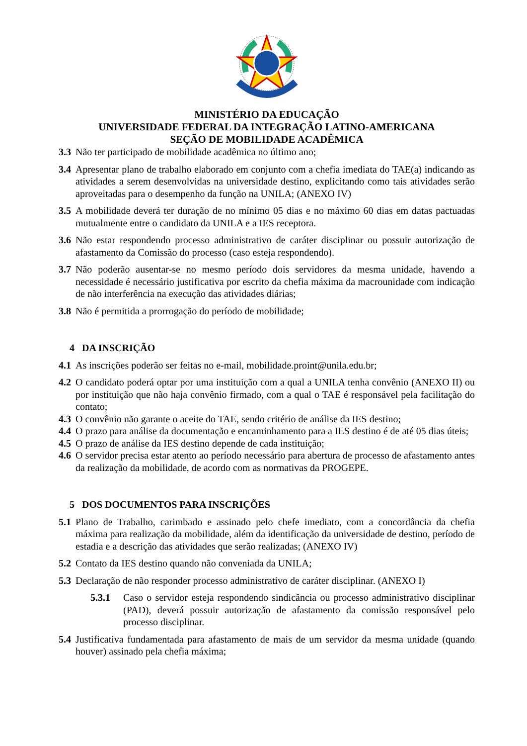MINISTÉRIO DA EDUCAÇÃO
UNIVERSIDADE FEDERAL DA INTEGRAÇÃO LATINO-AMERICANA
SEÇÃO DE MOBILIDADE ACADÊMICA
3.3 Não ter participado de mobilidade acadêmica no último ano;
3.4 Apresentar plano de trabalho elaborado em conjunto com a chefia imediata do TAE(a) indicando as atividades a serem desenvolvidas na universidade destino, explicitando como tais atividades serão aproveitadas para o desempenho da função na UNILA; (ANEXO IV)
3.5 A mobilidade deverá ter duração de no mínimo 05 dias e no máximo 60 dias em datas pactuadas mutualmente entre o candidato da UNILA e a IES receptora.
3.6 Não estar respondendo processo administrativo de caráter disciplinar ou possuir autorização de afastamento da Comissão do processo (caso esteja respondendo).
3.7 Não poderão ausentar-se no mesmo período dois servidores da mesma unidade, havendo a necessidade é necessário justificativa por escrito da chefia máxima da macrounidade com indicação de não interferência na execução das atividades diárias;
3.8 Não é permitida a prorrogação do período de mobilidade;
4 DA INSCRIÇÃO
4.1 As inscrições poderão ser feitas no e-mail, mobilidade.proint@unila.edu.br;
4.2 O candidato poderá optar por uma instituição com a qual a UNILA tenha convênio (ANEXO II) ou por instituição que não haja convênio firmado, com a qual o TAE é responsável pela facilitação do contato;
4.3 O convênio não garante o aceite do TAE, sendo critério de análise da IES destino;
4.4 O prazo para análise da documentação e encaminhamento para a IES destino é de até 05 dias úteis;
4.5 O prazo de análise da IES destino depende de cada instituição;
4.6 O servidor precisa estar atento ao período necessário para abertura de processo de afastamento antes da realização da mobilidade, de acordo com as normativas da PROGEPE.
5 DOS DOCUMENTOS PARA INSCRIÇÕES
5.1 Plano de Trabalho, carimbado e assinado pelo chefe imediato, com a concordância da chefia máxima para realização da mobilidade, além da identificação da universidade de destino, período de estadia e a descrição das atividades que serão realizadas; (ANEXO IV)
5.2 Contato da IES destino quando não conveniada da UNILA;
5.3 Declaração de não responder processo administrativo de caráter disciplinar. (ANEXO I)
5.3.1 Caso o servidor esteja respondendo sindicância ou processo administrativo disciplinar (PAD), deverá possuir autorização de afastamento da comissão responsável pelo processo disciplinar.
5.4 Justificativa fundamentada para afastamento de mais de um servidor da mesma unidade (quando houver) assinado pela chefia máxima;